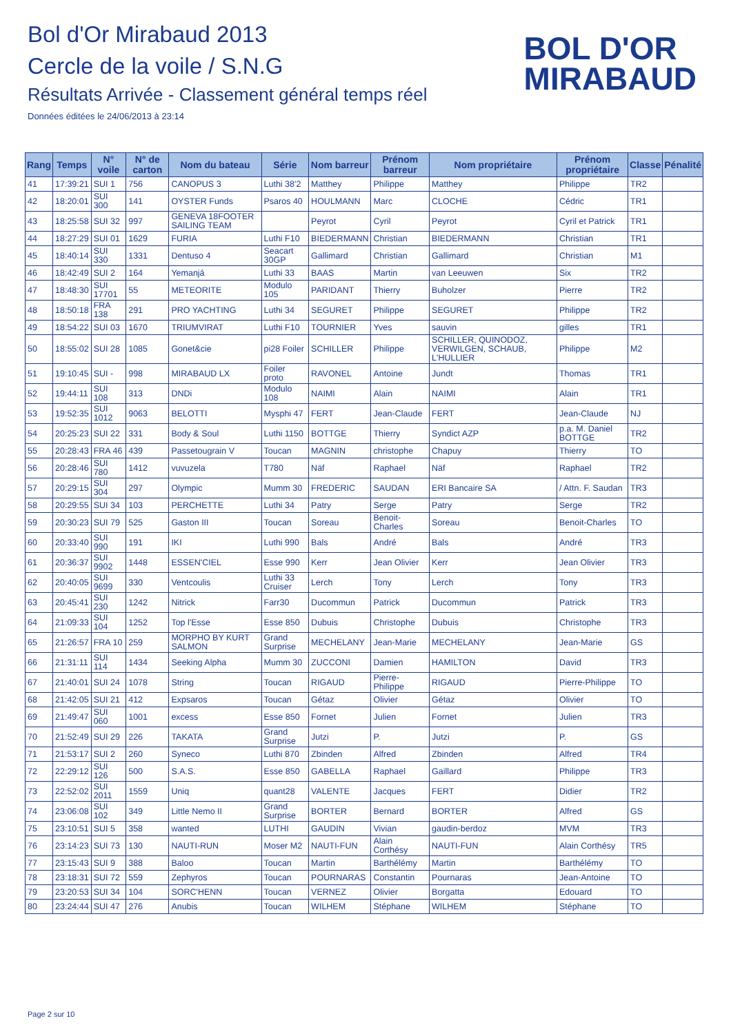Bol d'Or Mirabaud 2013
Cercle de la voile / S.N.G
Résultats Arrivée - Classement général temps réel
Données éditées le 24/06/2013 à 23:14
BOL D'OR
MIRABAUD
| Rang | Temps | N° voile | N° de carton | Nom du bateau | Série | Nom barreur | Prénom barreur | Nom propriétaire | Prénom propriétaire | Classe | Pénalité |
| --- | --- | --- | --- | --- | --- | --- | --- | --- | --- | --- | --- |
| 41 | 17:39:21 | SUI 1 | 756 | CANOPUS 3 | Luthi 38'2 | Matthey | Philippe | Matthey | Philippe | TR2 | |
| 42 | 18:20:01 | SUI 300 | 141 | OYSTER Funds | Psaros 40 | HOULMANN | Marc | CLOCHE | Cédric | TR1 | |
| 43 | 18:25:58 | SUI 32 | 997 | GENEVA 18FOOTER SAILING TEAM | | Peyrot | Cyril | Peyrot | Cyril et Patrick | TR1 | |
| 44 | 18:27:29 | SUI 01 | 1629 | FURIA | Luthi F10 | BIEDERMANN | Christian | BIEDERMANN | Christian | TR1 | |
| 45 | 18:40:14 | SUI 330 | 1331 | Dentuso 4 | Seacart 30GP | Gallimard | Christian | Gallimard | Christian | M1 | |
| 46 | 18:42:49 | SUI 2 | 164 | Yemanjá | Luthi 33 | BAAS | Martin | van Leeuwen | Six | TR2 | |
| 47 | 18:48:30 | SUI 17701 | 55 | METEORITE | Modulo 105 | PARIDANT | Thierry | Buholzer | Pierre | TR2 | |
| 48 | 18:50:18 | FRA 138 | 291 | PRO YACHTING | Luthi 34 | SEGURET | Philippe | SEGURET | Philippe | TR2 | |
| 49 | 18:54:22 | SUI 03 | 1670 | TRIUMVIRAT | Luthi F10 | TOURNIER | Yves | sauvin | gilles | TR1 | |
| 50 | 18:55:02 | SUI 28 | 1085 | Gonet&cie | pi28 Foiler | SCHILLER | Philippe | SCHILLER, QUINODOZ, VERWILGEN, SCHAUB, L'HULLIER | Philippe | M2 | |
| 51 | 19:10:45 | SUI - | 998 | MIRABAUD LX | Foiler proto | RAVONEL | Antoine | Jundt | Thomas | TR1 | |
| 52 | 19:44:11 | SUI 108 | 313 | DNDi | Modulo 108 | NAIMI | Alain | NAIMI | Alain | TR1 | |
| 53 | 19:52:35 | SUI 1012 | 9063 | BELOTTI | Mysphi 47 | FERT | Jean-Claude | FERT | Jean-Claude | NJ | |
| 54 | 20:25:23 | SUI 22 | 331 | Body & Soul | Luthi 1150 | BOTTGE | Thierry | Syndict AZP | p.a. M. Daniel BOTTGE | TR2 | |
| 55 | 20:28:43 | FRA 46 | 439 | Passetougrain V | Toucan | MAGNIN | christophe | Chapuy | Thierry | TO | |
| 56 | 20:28:46 | SUI 780 | 1412 | vuvuzela | T780 | Näf | Raphael | Näf | Raphael | TR2 | |
| 57 | 20:29:15 | SUI 304 | 297 | Olympic | Mumm 30 | FREDERIC | SAUDAN | ERI Bancaire SA | / Attn. F. Saudan | TR3 | |
| 58 | 20:29:55 | SUI 34 | 103 | PERCHETTE | Luthi 34 | Patry | Serge | Patry | Serge | TR2 | |
| 59 | 20:30:23 | SUI 79 | 525 | Gaston III | Toucan | Soreau | Benoit-Charles | Soreau | Benoit-Charles | TO | |
| 60 | 20:33:40 | SUI 990 | 191 | IKI | Luthi 990 | Bals | André | Bals | André | TR3 | |
| 61 | 20:36:37 | SUI 9902 | 1448 | ESSEN'CIEL | Esse 990 | Kerr | Jean Olivier | Kerr | Jean Olivier | TR3 | |
| 62 | 20:40:05 | SUI 9699 | 330 | Ventcoulis | Luthi 33 Cruiser | Lerch | Tony | Lerch | Tony | TR3 | |
| 63 | 20:45:41 | SUI 230 | 1242 | Nitrick | Farr30 | Ducommun | Patrick | Ducommun | Patrick | TR3 | |
| 64 | 21:09:33 | SUI 104 | 1252 | Top l'Esse | Esse 850 | Dubuis | Christophe | Dubuis | Christophe | TR3 | |
| 65 | 21:26:57 | FRA 10 | 259 | MORPHO BY KURT SALMON | Grand Surprise | MECHELANY | Jean-Marie | MECHELANY | Jean-Marie | GS | |
| 66 | 21:31:11 | SUI 114 | 1434 | Seeking Alpha | Mumm 30 | ZUCCONI | Damien | HAMILTON | David | TR3 | |
| 67 | 21:40:01 | SUI 24 | 1078 | String | Toucan | RIGAUD | Pierre-Philippe | RIGAUD | Pierre-Philippe | TO | |
| 68 | 21:42:05 | SUI 21 | 412 | Expsaros | Toucan | Gétaz | Olivier | Gétaz | Olivier | TO | |
| 69 | 21:49:47 | SUI 060 | 1001 | excess | Esse 850 | Fornet | Julien | Fornet | Julien | TR3 | |
| 70 | 21:52:49 | SUI 29 | 226 | TAKATA | Grand Surprise | Jutzi | P. | Jutzi | P. | GS | |
| 71 | 21:53:17 | SUI 2 | 260 | Syneco | Luthi 870 | Zbinden | Alfred | Zbinden | Alfred | TR4 | |
| 72 | 22:29:12 | SUI 126 | 500 | S.A.S. | Esse 850 | GABELLA | Raphael | Gaillard | Philippe | TR3 | |
| 73 | 22:52:02 | SUI 2011 | 1559 | Uniq | quant28 | VALENTE | Jacques | FERT | Didier | TR2 | |
| 74 | 23:06:08 | SUI 102 | 349 | Little Nemo II | Grand Surprise | BORTER | Bernard | BORTER | Alfred | GS | |
| 75 | 23:10:51 | SUI 5 | 358 | wanted | LUTHI | GAUDIN | Vivian | gaudin-berdoz | MVM | TR3 | |
| 76 | 23:14:23 | SUI 73 | 130 | NAUTI-RUN | Moser M2 | NAUTI-FUN | Alain Corthésy | NAUTI-FUN | Alain Corthésy | TR5 | |
| 77 | 23:15:43 | SUI 9 | 388 | Baloo | Toucan | Martin | Barthélémy | Martin | Barthélémy | TO | |
| 78 | 23:18:31 | SUI 72 | 559 | Zephyros | Toucan | POURNARAS | Constantin | Pournaras | Jean-Antoine | TO | |
| 79 | 23:20:53 | SUI 34 | 104 | SORC'HENN | Toucan | VERNEZ | Olivier | Borgatta | Edouard | TO | |
| 80 | 23:24:44 | SUI 47 | 276 | Anubis | Toucan | WILHEM | Stéphane | WILHEM | Stéphane | TO | |
Page 2 sur 10